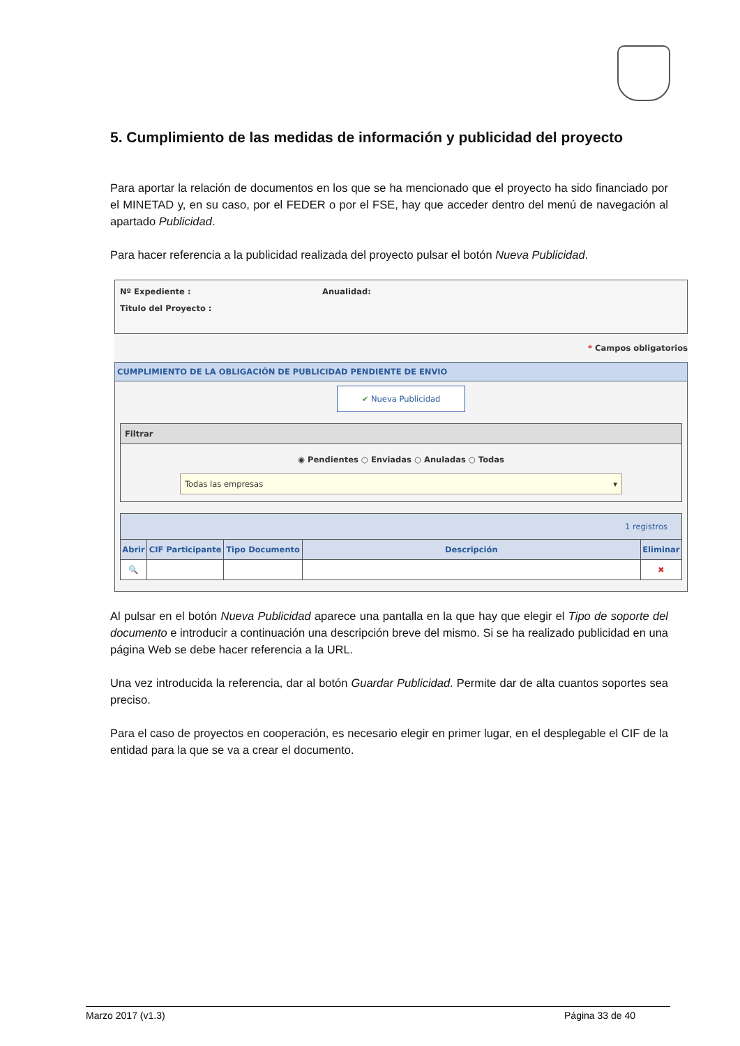5. Cumplimiento de las medidas de información y publicidad del proyecto
Para aportar la relación de documentos en los que se ha mencionado que el proyecto ha sido financiado por el MINETAD y, en su caso, por el FEDER o por el FSE, hay que acceder dentro del menú de navegación al apartado Publicidad.
Para hacer referencia a la publicidad realizada del proyecto pulsar el botón Nueva Publicidad.
Nº Expediente : Anualidad:
Titulo del Proyecto :
* Campos obligatorios
CUMPLIMIENTO DE LA OBLIGACIÓN DE PUBLICIDAD PENDIENTE DE ENVIO
✔ Nueva Publicidad
Filtrar
◉ Pendientes ○ Enviadas ○ Anuladas ○ Todas
Todas las empresas ▾
| 1 registros | | | | |
| --- | --- | --- | --- | --- |
| Abrir | CIF Participante | Tipo Documento | Descripción | Eliminar |
| 🔍 | | | | ✖ |
Al pulsar en el botón Nueva Publicidad aparece una pantalla en la que hay que elegir el Tipo de soporte del documento e introducir a continuación una descripción breve del mismo. Si se ha realizado publicidad en una página Web se debe hacer referencia a la URL.
Una vez introducida la referencia, dar al botón Guardar Publicidad. Permite dar de alta cuantos soportes sea preciso.
Para el caso de proyectos en cooperación, es necesario elegir en primer lugar, en el desplegable el CIF de la entidad para la que se va a crear el documento.
Marzo 2017 (v1.3) Página 33 de 40